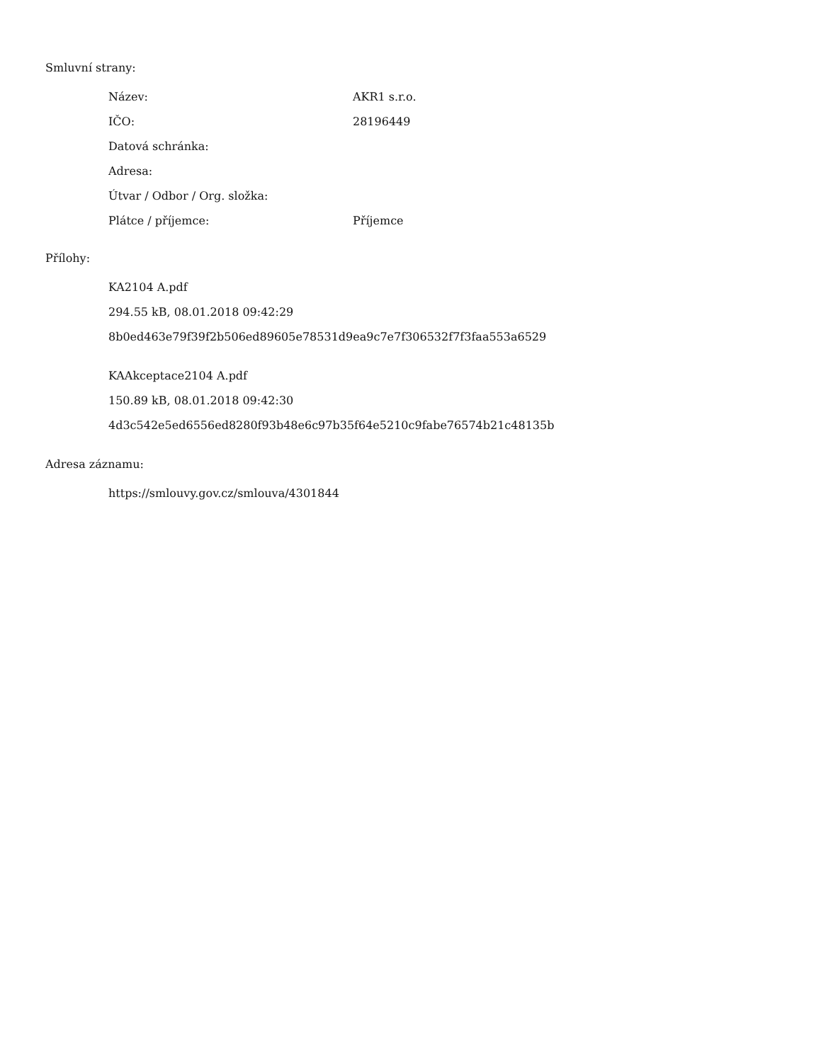Smluvní strany:
| Název: | AKR1 s.r.o. |
| IČO: | 28196449 |
| Datová schránka: | |
| Adresa: | |
| Útvar / Odbor / Org. složka: | |
| Plátce / příjemce: | Příjemce |
Přílohy:
KA2104 A.pdf
294.55 kB, 08.01.2018 09:42:29
8b0ed463e79f39f2b506ed89605e78531d9ea9c7e7f306532f7f3faa553a6529
KAAkceptace2104 A.pdf
150.89 kB, 08.01.2018 09:42:30
4d3c542e5ed6556ed8280f93b48e6c97b35f64e5210c9fabe76574b21c48135b
Adresa záznamu:
https://smlouvy.gov.cz/smlouva/4301844